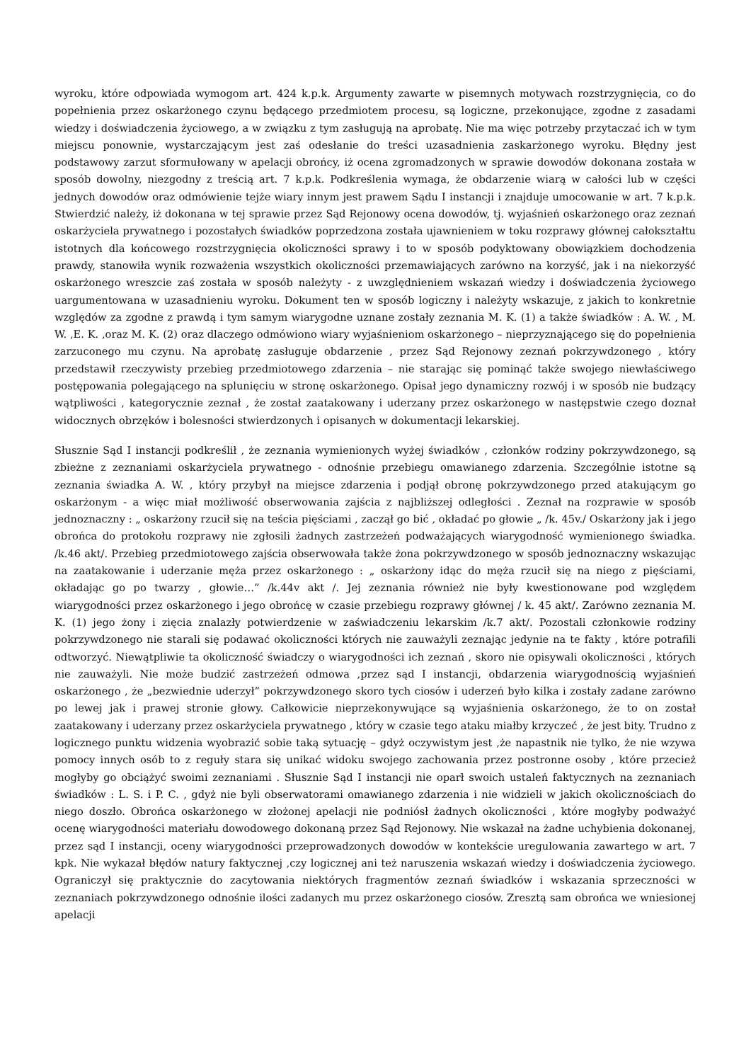wyroku, które odpowiada wymogom art. 424 k.p.k. Argumenty zawarte w pisemnych motywach rozstrzygnięcia, co do popełnienia przez oskarżonego czynu będącego przedmiotem procesu, są logiczne, przekonujące, zgodne z zasadami wiedzy i doświadczenia życiowego, a w związku z tym zasługują na aprobatę. Nie ma więc potrzeby przytaczać ich w tym miejscu ponownie, wystarczającym jest zaś odesłanie do treści uzasadnienia zaskarżonego wyroku. Błędny jest podstawowy zarzut sformułowany w apelacji obrońcy, iż ocena zgromadzonych w sprawie dowodów dokonana została w sposób dowolny, niezgodny z treścią art. 7 k.p.k. Podkreślenia wymaga, że obdarzenie wiarą w całości lub w części jednych dowodów oraz odmówienie tejże wiary innym jest prawem Sądu I instancji i znajduje umocowanie w art. 7 k.p.k. Stwierdzić należy, iż dokonana w tej sprawie przez Sąd Rejonowy ocena dowodów, tj. wyjaśnień oskarżonego oraz zeznań oskarżyciela prywatnego i pozostałych świadków poprzedzona została ujawnieniem w toku rozprawy głównej całokształtu istotnych dla końcowego rozstrzygnięcia okoliczności sprawy i to w sposób podyktowany obowiązkiem dochodzenia prawdy, stanowiła wynik rozważenia wszystkich okoliczności przemawiających zarówno na korzyść, jak i na niekorzyść oskarżonego wreszcie zaś została w sposób należyty - z uwzględnieniem wskazań wiedzy i doświadczenia życiowego uargumentowana w uzasadnieniu wyroku. Dokument ten w sposób logiczny i należyty wskazuje, z jakich to konkretnie względów za zgodne z prawdą i tym samym wiarygodne uznane zostały zeznania M. K. (1) a także świadków : A. W. , M. W. ,E. K. ,oraz M. K. (2) oraz dlaczego odmówiono wiary wyjaśnieniom oskarżonego – nieprzyznającego się do popełnienia zarzuconego mu czynu. Na aprobatę zasługuje obdarzenie , przez Sąd Rejonowy zeznań pokrzywdzonego , który przedstawił rzeczywisty przebieg przedmiotowego zdarzenia – nie starając się pominąć także swojego niewłaściwego postępowania polegającego na splunięciu w stronę oskarżonego. Opisał jego dynamiczny rozwój i w sposób nie budzący wątpliwości , kategorycznie zeznał , że został zaatakowany i uderzany przez oskarżonego w następstwie czego doznał widocznych obrzęków i bolesności stwierdzonych i opisanych w dokumentacji lekarskiej.
Słusznie Sąd I instancji podkreślił , że zeznania wymienionych wyżej świadków , członków rodziny pokrzywdzonego, są zbieżne z zeznaniami oskarżyciela prywatnego - odnośnie przebiegu omawianego zdarzenia. Szczególnie istotne są zeznania świadka A. W. , który przybył na miejsce zdarzenia i podjął obronę pokrzywdzonego przed atakującym go oskarżonym - a więc miał możliwość obserwowania zajścia z najbliższej odległości . Zeznał na rozprawie w sposób jednoznaczny : „ oskarżony rzucił się na teścia pięściami , zaczął go bić , okładać po głowie „ /k. 45v./ Oskarżony jak i jego obrońca do protokołu rozprawy nie zgłosili żadnych zastrzeżeń podważających wiarygodność wymienionego świadka. /k.46 akt/. Przebieg przedmiotowego zajścia obserwowała także żona pokrzywdzonego w sposób jednoznaczny wskazując na zaatakowanie i uderzanie męża przez oskarżonego : „ oskarżony idąc do męża rzucił się na niego z pięściami, okładając go po twarzy , głowie…” /k.44v akt /. Jej zeznania również nie były kwestionowane pod względem wiarygodności przez oskarżonego i jego obrońcę w czasie przebiegu rozprawy głównej / k. 45 akt/. Zarówno zeznania M. K. (1) jego żony i zięcia znalazły potwierdzenie w zaświadczeniu lekarskim /k.7 akt/. Pozostali członkowie rodziny pokrzywdzonego nie starali się podawać okoliczności których nie zauważyli zeznając jedynie na te fakty , które potrafili odtworzyć. Niewątpliwie ta okoliczność świadczy o wiarygodności ich zeznań , skoro nie opisywali okoliczności , których nie zauważyli. Nie może budzić zastrzeżeń odmowa ,przez sąd I instancji, obdarzenia wiarygodnością wyjaśnień oskarżonego , że „bezwiednie uderzył” pokrzywdzonego skoro tych ciosów i uderzeń było kilka i zostały zadane zarówno po lewej jak i prawej stronie głowy. Całkowicie nieprzekonywujące są wyjaśnienia oskarżonego, że to on został zaatakowany i uderzany przez oskarżyciela prywatnego , który w czasie tego ataku miałby krzyczeć , że jest bity. Trudno z logicznego punktu widzenia wyobrazić sobie taką sytuację – gdyż oczywistym jest ,że napastnik nie tylko, że nie wzywa pomocy innych osób to z reguły stara się unikać widoku swojego zachowania przez postronne osoby , które przecież mogłyby go obciążyć swoimi zeznaniami . Słusznie Sąd I instancji nie oparł swoich ustaleń faktycznych na zeznaniach świadków : L. S. i P. C. , gdyż nie byli obserwatorami omawianego zdarzenia i nie widzieli w jakich okolicznościach do niego doszło. Obrońca oskarżonego w złożonej apelacji nie podniósł żadnych okoliczności , które mogłyby podważyć ocenę wiarygodności materiału dowodowego dokonaną przez Sąd Rejonowy. Nie wskazał na żadne uchybienia dokonanej, przez sąd I instancji, oceny wiarygodności przeprowadzonych dowodów w kontekście uregulowania zawartego w art. 7 kpk. Nie wykazał błędów natury faktycznej ,czy logicznej ani też naruszenia wskazań wiedzy i doświadczenia życiowego. Ograniczył się praktycznie do zacytowania niektórych fragmentów zeznań świadków i wskazania sprzeczności w zeznaniach pokrzywdzonego odnośnie ilości zadanych mu przez oskarżonego ciosów. Zresztą sam obrońca we wniesionej apelacji